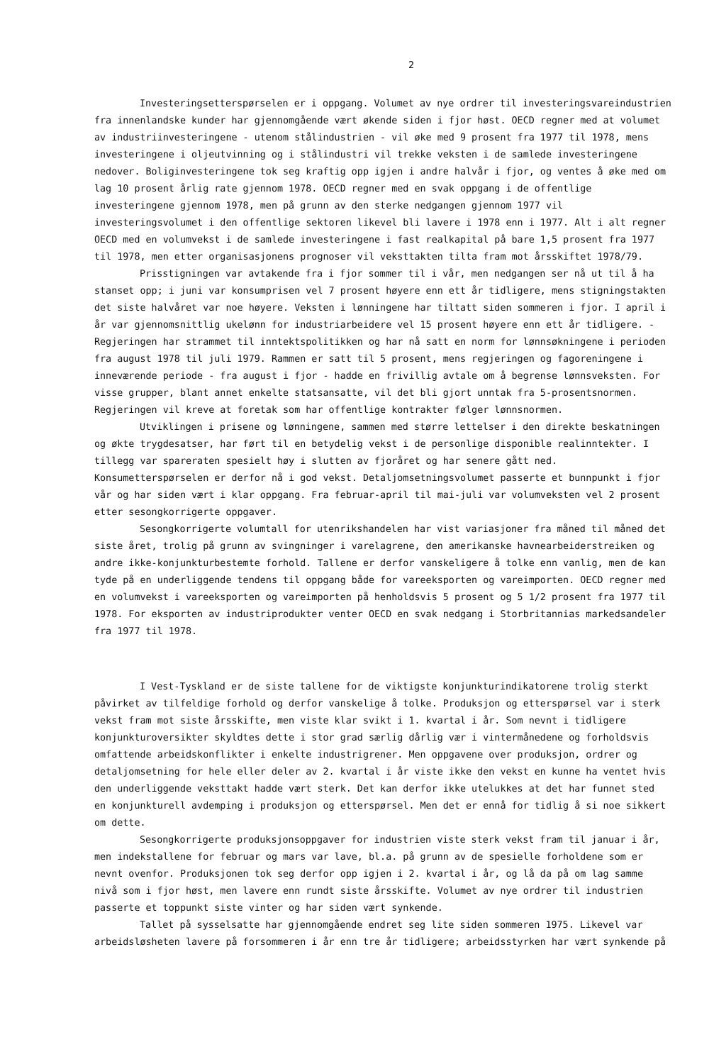2
Investeringsetterspørselen er i oppgang. Volumet av nye ordrer til investeringsvareindustrien fra innenlandske kunder har gjennomgående vært økende siden i fjor høst. OECD regner med at volumet av industriinvesteringene - utenom stålindustrien - vil øke med 9 prosent fra 1977 til 1978, mens investeringene i oljeutvinning og i stålindustri vil trekke veksten i de samlede investeringene nedover. Boliginvesteringene tok seg kraftig opp igjen i andre halvår i fjor, og ventes å øke med om lag 10 prosent årlig rate gjennom 1978. OECD regner med en svak oppgang i de offentlige investeringene gjennom 1978, men på grunn av den sterke nedgangen gjennom 1977 vil investeringsvolumet i den offentlige sektoren likevel bli lavere i 1978 enn i 1977. Alt i alt regner OECD med en volumvekst i de samlede investeringene i fast realkapital på bare 1,5 prosent fra 1977 til 1978, men etter organisasjonens prognoser vil veksttakten tilta fram mot årsskiftet 1978/79.
Prisstigningen var avtakende fra i fjor sommer til i vår, men nedgangen ser nå ut til å ha stanset opp; i juni var konsumprisen vel 7 prosent høyere enn ett år tidligere, mens stigningstakten det siste halvåret var noe høyere. Veksten i lønningene har tiltatt siden sommeren i fjor. I april i år var gjennomsnittlig ukelønn for industriarbeidere vel 15 prosent høyere enn ett år tidligere. - Regjeringen har strammet til inntektspolitikken og har nå satt en norm for lønnsøkningene i perioden fra august 1978 til juli 1979. Rammen er satt til 5 prosent, mens regjeringen og fagoreningene i inneværende periode - fra august i fjor - hadde en frivillig avtale om å begrense lønnsveksten. For visse grupper, blant annet enkelte statsansatte, vil det bli gjort unntak fra 5-prosentsnormen. Regjeringen vil kreve at foretak som har offentlige kontrakter følger lønnsnormen.
Utviklingen i prisene og lønningene, sammen med større lettelser i den direkte beskatningen og økte trygdesatser, har ført til en betydelig vekst i de personlige disponible realinntekter. I tillegg var spareraten spesielt høy i slutten av fjoråret og har senere gått ned. Konsumetterspørselen er derfor nå i god vekst. Detaljomsetningsvolumet passerte et bunnpunkt i fjor vår og har siden vært i klar oppgang. Fra februar-april til mai-juli var volumveksten vel 2 prosent etter sesongkorrigerte oppgaver.
Sesongkorrigerte volumtall for utenrikshandelen har vist variasjoner fra måned til måned det siste året, trolig på grunn av svingninger i varelagrene, den amerikanske havnearbeiderstreiken og andre ikke-konjunkturbestemte forhold. Tallene er derfor vanskeligere å tolke enn vanlig, men de kan tyde på en underliggende tendens til oppgang både for vareeksporten og vareimporten. OECD regner med en volumvekst i vareeksporten og vareimporten på henholdsvis 5 prosent og 5 1/2 prosent fra 1977 til 1978. For eksporten av industriprodukter venter OECD en svak nedgang i Storbritannias markedsandeler fra 1977 til 1978.
I Vest-Tyskland er de siste tallene for de viktigste konjunkturindikatorene trolig sterkt påvirket av tilfeldige forhold og derfor vanskelige å tolke. Produksjon og etterspørsel var i sterk vekst fram mot siste årsskifte, men viste klar svikt i 1. kvartal i år. Som nevnt i tidligere konjunkturoversikter skyldtes dette i stor grad særlig dårlig vær i vintermånedene og forholdsvis omfattende arbeidskonflikter i enkelte industrigrener. Men oppgavene over produksjon, ordrer og detaljomsetning for hele eller deler av 2. kvartal i år viste ikke den vekst en kunne ha ventet hvis den underliggende veksttakt hadde vært sterk. Det kan derfor ikke utelukkes at det har funnet sted en konjunkturell avdemping i produksjon og etterspørsel. Men det er ennå for tidlig å si noe sikkert om dette.
Sesongkorrigerte produksjonsoppgaver for industrien viste sterk vekst fram til januar i år, men indekstallene for februar og mars var lave, bl.a. på grunn av de spesielle forholdene som er nevnt ovenfor. Produksjonen tok seg derfor opp igjen i 2. kvartal i år, og lå da på om lag samme nivå som i fjor høst, men lavere enn rundt siste årsskifte. Volumet av nye ordrer til industrien passerte et toppunkt siste vinter og har siden vært synkende.
Tallet på sysselsatte har gjennomgående endret seg lite siden sommeren 1975. Likevel var arbeidsløsheten lavere på forsommeren i år enn tre år tidligere; arbeidsstyrken har vært synkende på